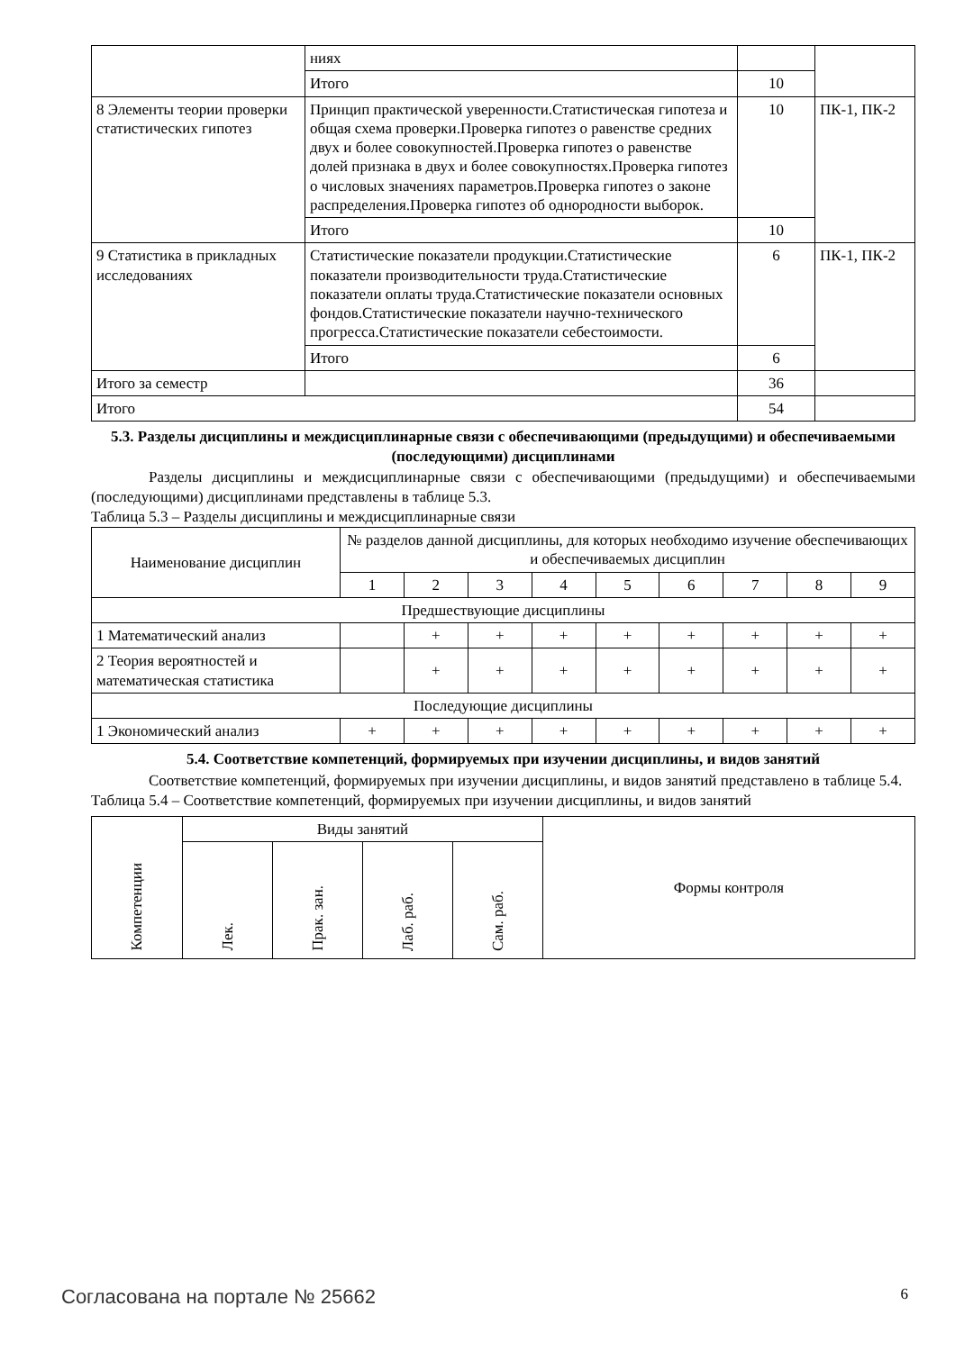| | ниях | | |
| | Итого | 10 | |
| 8 Элементы теории проверки статистических гипотез | Принцип практической уверенности.Статистическая гипотеза и общая схема проверки.Проверка гипотез о равенстве средних двух и более совокупностей.Проверка гипотез о равенстве долей признака в двух и более совокупностях.Проверка гипотез о числовых значениях параметров.Проверка гипотез о законе распределения.Проверка гипотез об однородности выборок. | 10 | ПК-1, ПК-2 |
| | Итого | 10 | |
| 9 Статистика в прикладных исследованиях | Статистические показатели продукции.Статистические показатели производительности труда.Статистические показатели оплаты труда.Статистические показатели основных фондов.Статистические показатели научно-технического прогресса.Статистические показатели себестоимости. | 6 | ПК-1, ПК-2 |
| | Итого | 6 | |
| Итого за семестр | | 36 | |
| Итого | | 54 | |
5.3. Разделы дисциплины и междисциплинарные связи с обеспечивающими (предыдущими) и обеспечиваемыми (последующими) дисциплинами
Разделы дисциплины и междисциплинарные связи с обеспечивающими (предыдущими) и обеспечиваемыми (последующими) дисциплинами представлены в таблице 5.3.
Таблица 5.3 – Разделы дисциплины и междисциплинарные связи
| Наименование дисциплин | № разделов данной дисциплины, для которых необходимо изучение обеспечивающих и обеспечиваемых дисциплин | | | | | | | | |
| --- | --- | --- | --- | --- | --- | --- | --- | --- | --- |
| | 1 | 2 | 3 | 4 | 5 | 6 | 7 | 8 | 9 |
| Предшествующие дисциплины | | | | | | | | | |
| 1 Математический анализ | | + | + | + | + | + | + | + | + |
| 2 Теория вероятностей и математическая статистика | | + | + | + | + | + | + | + | + |
| Последующие дисциплины | | | | | | | | | |
| 1 Экономический анализ | + | + | + | + | + | + | + | + | + |
5.4. Соответствие компетенций, формируемых при изучении дисциплины, и видов занятий
Соответствие компетенций, формируемых при изучении дисциплины, и видов занятий представлено в таблице 5.4.
Таблица 5.4 – Соответствие компетенций, формируемых при изучении дисциплины, и видов занятий
| Компетенции | Виды занятий | | | | Формы контроля |
| --- | --- | --- | --- | --- | --- |
| | Лек. | Прак. зан. | Лаб. раб. | Сам. раб. | |
Согласована на портале № 25662 6